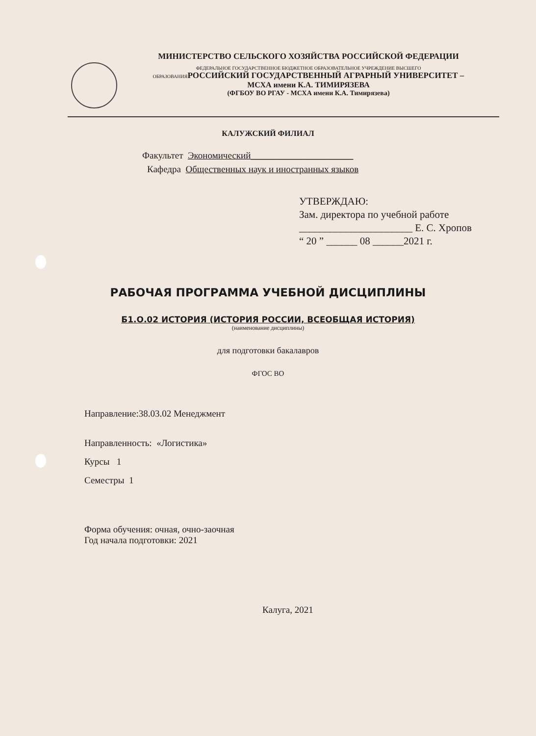МИНИСТЕРСТВО СЕЛЬСКОГО ХОЗЯЙСТВА РОССИЙСКОЙ ФЕДЕРАЦИИ
ФЕДЕРАЛЬНОЕ ГОСУДАРСТВЕННОЕ БЮДЖЕТНОЕ ОБРАЗОВАТЕЛЬНОЕ УЧРЕЖДЕНИЕ ВЫСШЕГО
ОБРАЗОВАНИЯ РОССИЙСКИЙ ГОСУДАРСТВЕННЫЙ АГРАРНЫЙ УНИВЕРСИТЕТ –
МСХА имени К.А. ТИМИРЯЗЕВА
(ФГБОУ ВО РГАУ - МСХА имени К.А. Тимирязева)
КАЛУЖСКИЙ ФИЛИАЛ
Факультет Экономический______________________
Кафедра Общественных наук и иностранных языков
УТВЕРЖДАЮ:
Зам. директора по учебной работе
______________________ Е. С. Хропов
“ 20 ” ______ 08 ______2021 г.
РАБОЧАЯ ПРОГРАММА УЧЕБНОЙ ДИСЦИПЛИНЫ
Б1.О.02 ИСТОРИЯ (ИСТОРИЯ РОССИИ, ВСЕОБЩАЯ ИСТОРИЯ)
(наименование дисциплины)
для подготовки бакалавров
ФГОС ВО
Направление:38.03.02 Менеджмент
Направленность: «Логистика»
Курсы 1
Семестры 1
Форма обучения: очная, очно-заочная
Год начала подготовки: 2021
Калуга, 2021